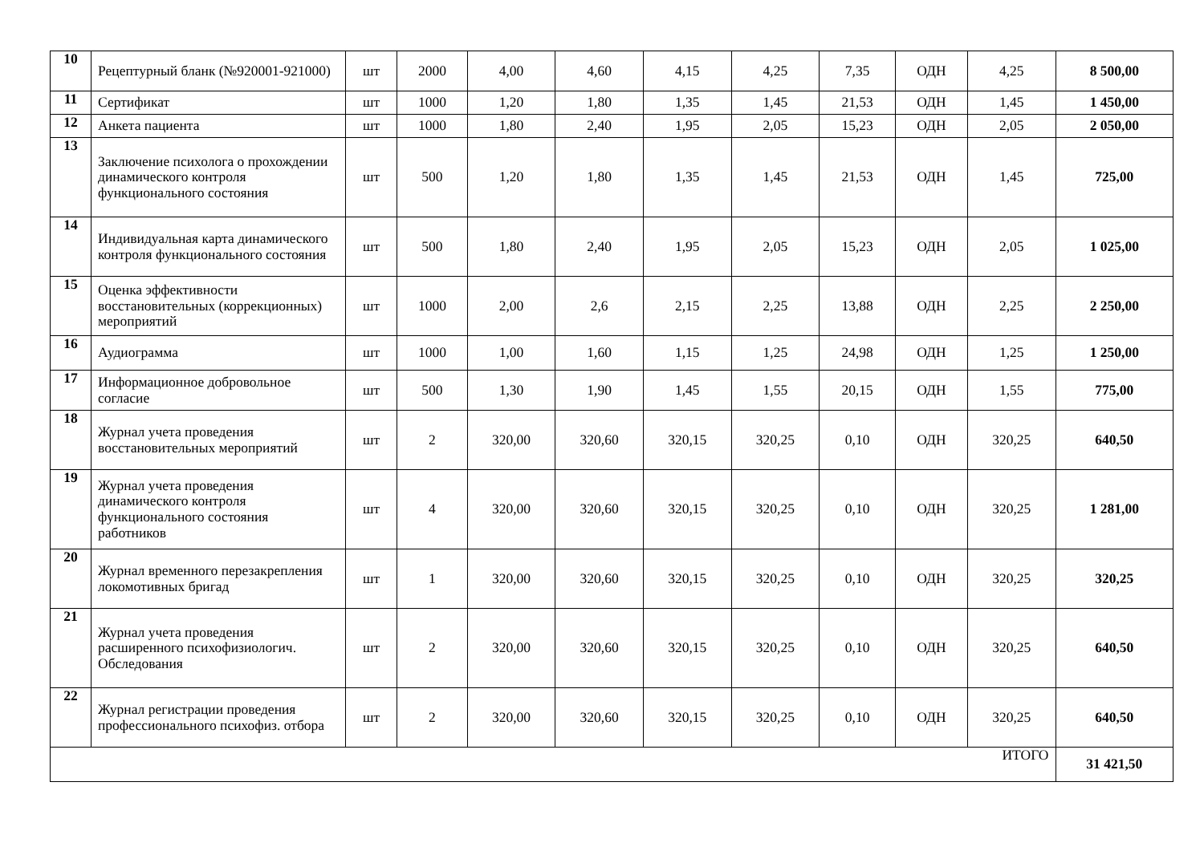| 10 | Рецептурный бланк (№920001-921000) | шт | 2000 | 4,00 | 4,60 | 4,15 | 4,25 | 7,35 | ОДН | 4,25 | 8 500,00 |
| 11 | Сертификат | шт | 1000 | 1,20 | 1,80 | 1,35 | 1,45 | 21,53 | ОДН | 1,45 | 1 450,00 |
| 12 | Анкета пациента | шт | 1000 | 1,80 | 2,40 | 1,95 | 2,05 | 15,23 | ОДН | 2,05 | 2 050,00 |
| 13 | Заключение психолога о прохождении динамического контроля функционального состояния | шт | 500 | 1,20 | 1,80 | 1,35 | 1,45 | 21,53 | ОДН | 1,45 | 725,00 |
| 14 | Индивидуальная карта динамического контроля функционального состояния | шт | 500 | 1,80 | 2,40 | 1,95 | 2,05 | 15,23 | ОДН | 2,05 | 1 025,00 |
| 15 | Оценка эффективности восстановительных (коррекционных) мероприятий | шт | 1000 | 2,00 | 2,6 | 2,15 | 2,25 | 13,88 | ОДН | 2,25 | 2 250,00 |
| 16 | Аудиограмма | шт | 1000 | 1,00 | 1,60 | 1,15 | 1,25 | 24,98 | ОДН | 1,25 | 1 250,00 |
| 17 | Информационное добровольное согласие | шт | 500 | 1,30 | 1,90 | 1,45 | 1,55 | 20,15 | ОДН | 1,55 | 775,00 |
| 18 | Журнал учета проведения восстановительных мероприятий | шт | 2 | 320,00 | 320,60 | 320,15 | 320,25 | 0,10 | ОДН | 320,25 | 640,50 |
| 19 | Журнал учета проведения динамического контроля функционального состояния работников | шт | 4 | 320,00 | 320,60 | 320,15 | 320,25 | 0,10 | ОДН | 320,25 | 1 281,00 |
| 20 | Журнал временного перезакрепления локомотивных бригад | шт | 1 | 320,00 | 320,60 | 320,15 | 320,25 | 0,10 | ОДН | 320,25 | 320,25 |
| 21 | Журнал учета проведения расширенного психофизиологич. Обследования | шт | 2 | 320,00 | 320,60 | 320,15 | 320,25 | 0,10 | ОДН | 320,25 | 640,50 |
| 22 | Журнал регистрации проведения профессионального психофиз. отбора | шт | 2 | 320,00 | 320,60 | 320,15 | 320,25 | 0,10 | ОДН | 320,25 | 640,50 |
| ИТОГО | | | | | | | | | | | 31 421,50 |